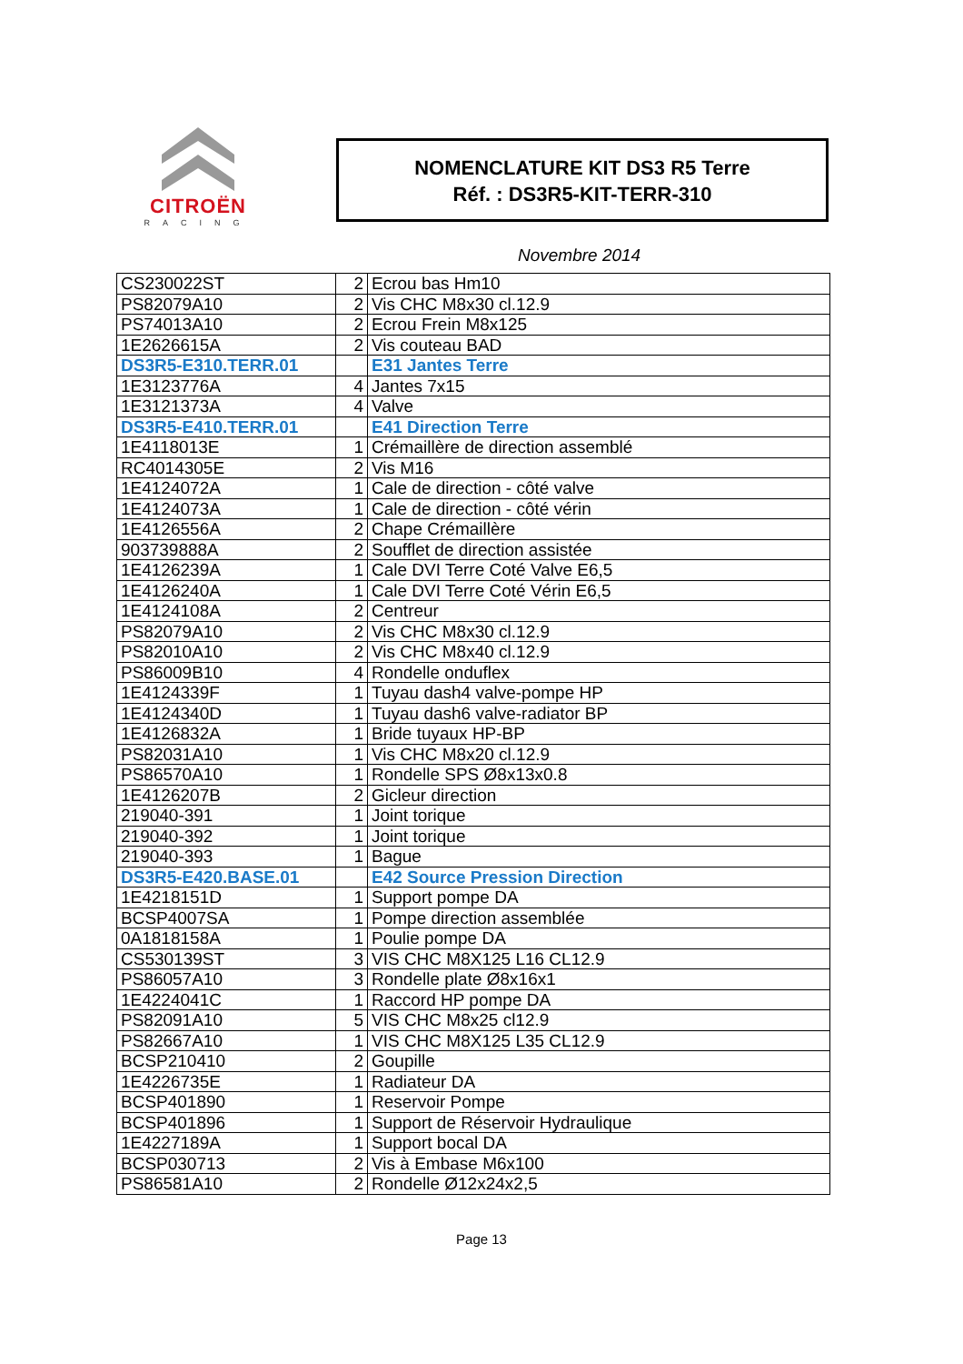CITROËN
RACING
NOMENCLATURE KIT DS3 R5 Terre
Réf. : DS3R5-KIT-TERR-310
Novembre 2014
| CS230022ST | 2 | Ecrou bas Hm10 |
| PS82079A10 | 2 | Vis CHC M8x30 cl.12.9 |
| PS74013A10 | 2 | Ecrou Frein M8x125 |
| 1E2626615A | 2 | Vis couteau BAD |
| DS3R5-E310.TERR.01 | | E31 Jantes Terre |
| 1E3123776A | 4 | Jantes 7x15 |
| 1E3121373A | 4 | Valve |
| DS3R5-E410.TERR.01 | | E41 Direction Terre |
| 1E4118013E | 1 | Crémaillère de direction assemblé |
| RC4014305E | 2 | Vis M16 |
| 1E4124072A | 1 | Cale de direction - côté valve |
| 1E4124073A | 1 | Cale de direction - côté vérin |
| 1E4126556A | 2 | Chape Crémaillère |
| 903739888A | 2 | Soufflet de direction assistée |
| 1E4126239A | 1 | Cale DVI Terre Coté Valve E6,5 |
| 1E4126240A | 1 | Cale DVI Terre Coté Vérin E6,5 |
| 1E4124108A | 2 | Centreur |
| PS82079A10 | 2 | Vis CHC M8x30 cl.12.9 |
| PS82010A10 | 2 | Vis CHC M8x40 cl.12.9 |
| PS86009B10 | 4 | Rondelle onduflex |
| 1E4124339F | 1 | Tuyau dash4 valve-pompe HP |
| 1E4124340D | 1 | Tuyau dash6 valve-radiator BP |
| 1E4126832A | 1 | Bride tuyaux HP-BP |
| PS82031A10 | 1 | Vis CHC M8x20 cl.12.9 |
| PS86570A10 | 1 | Rondelle SPS Ø8x13x0.8 |
| 1E4126207B | 2 | Gicleur direction |
| 219040-391 | 1 | Joint torique |
| 219040-392 | 1 | Joint torique |
| 219040-393 | 1 | Bague |
| DS3R5-E420.BASE.01 | | E42 Source Pression Direction |
| 1E4218151D | 1 | Support pompe DA |
| BCSP4007SA | 1 | Pompe direction assemblée |
| 0A1818158A | 1 | Poulie pompe DA |
| CS530139ST | 3 | VIS CHC M8X125 L16 CL12.9 |
| PS86057A10 | 3 | Rondelle plate Ø8x16x1 |
| 1E4224041C | 1 | Raccord HP pompe DA |
| PS82091A10 | 5 | VIS CHC M8x25 cl12.9 |
| PS82667A10 | 1 | VIS CHC M8X125 L35 CL12.9 |
| BCSP210410 | 2 | Goupille |
| 1E4226735E | 1 | Radiateur DA |
| BCSP401890 | 1 | Reservoir Pompe |
| BCSP401896 | 1 | Support de Réservoir Hydraulique |
| 1E4227189A | 1 | Support bocal DA |
| BCSP030713 | 2 | Vis à Embase M6x100 |
| PS86581A10 | 2 | Rondelle Ø12x24x2,5 |
Page 13